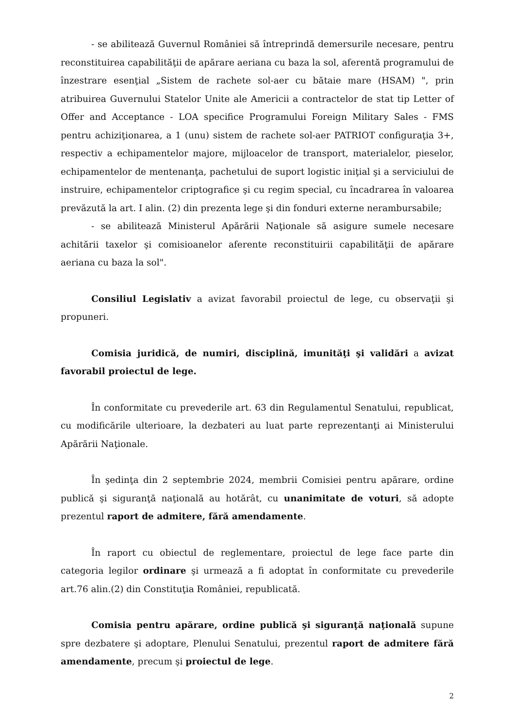- se abilitează Guvernul României să întreprindă demersurile necesare, pentru reconstituirea capabilităţii de apărare aeriana cu baza la sol, aferentă programului de înzestrare esenţial „Sistem de rachete sol-aer cu bătaie mare (HSAM) ", prin atribuirea Guvernului Statelor Unite ale Americii a contractelor de stat tip Letter of Offer and Acceptance - LOA specifice Programului Foreign Military Sales - FMS pentru achiziţionarea, a 1 (unu) sistem de rachete sol-aer PATRIOT configuraţia 3+, respectiv a echipamentelor majore, mijloacelor de transport, materialelor, pieselor, echipamentelor de mentenanţa, pachetului de suport logistic iniţial şi a serviciului de instruire, echipamentelor criptografice şi cu regim special, cu încadrarea în valoarea prevăzută la art. I alin. (2) din prezenta lege şi din fonduri externe nerambursabile;
- se abilitează Ministerul Apărării Naţionale să asigure sumele necesare achitării taxelor şi comisioanelor aferente reconstituirii capabilităţii de apărare aeriana cu baza la sol".
Consiliul Legislativ a avizat favorabil proiectul de lege, cu observaţii şi propuneri.
Comisia juridică, de numiri, disciplină, imunităţi şi validări a avizat favorabil proiectul de lege.
În conformitate cu prevederile art. 63 din Regulamentul Senatului, republicat, cu modificările ulterioare, la dezbateri au luat parte reprezentanţi ai Ministerului Apărării Naţionale.
În şedinţa din 2 septembrie 2024, membrii Comisiei pentru apărare, ordine publică şi siguranţă naţională au hotărât, cu unanimitate de voturi, să adopte prezentul raport de admitere, fără amendamente.
În raport cu obiectul de reglementare, proiectul de lege face parte din categoria legilor ordinare şi urmează a fi adoptat în conformitate cu prevederile art.76 alin.(2) din Constituţia României, republicată.
Comisia pentru apărare, ordine publică şi siguranţă naţională supune spre dezbatere şi adoptare, Plenului Senatului, prezentul raport de admitere fără amendamente, precum şi proiectul de lege.
2